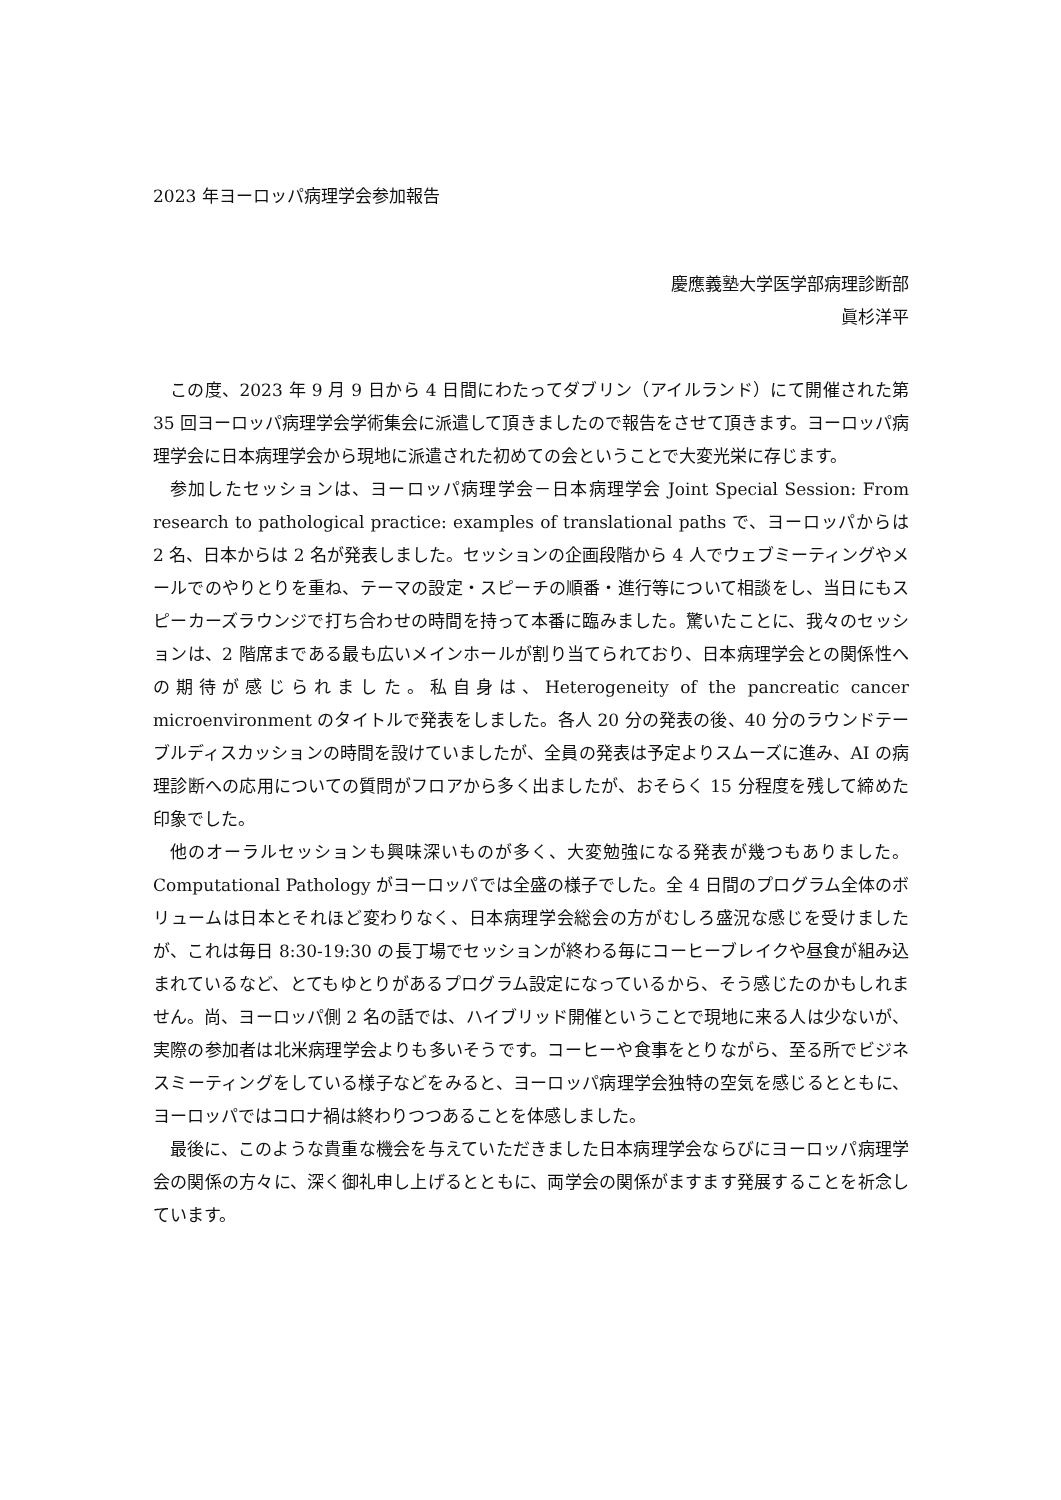2023 年ヨーロッパ病理学会参加報告
慶應義塾大学医学部病理診断部
眞杉洋平
この度、2023 年 9 月 9 日から 4 日間にわたってダブリン（アイルランド）にて開催された第 35 回ヨーロッパ病理学会学術集会に派遣して頂きましたので報告をさせて頂きます。ヨーロッパ病理学会に日本病理学会から現地に派遣された初めての会ということで大変光栄に存じます。
参加したセッションは、ヨーロッパ病理学会－日本病理学会 Joint Special Session: From research to pathological practice: examples of translational paths で、ヨーロッパからは 2 名、日本からは 2 名が発表しました。セッションの企画段階から 4 人でウェブミーティングやメールでのやりとりを重ね、テーマの設定・スピーチの順番・進行等について相談をし、当日にもスピーカーズラウンジで打ち合わせの時間を持って本番に臨みました。驚いたことに、我々のセッションは、2 階席まである最も広いメインホールが割り当てられており、日本病理学会との関係性への期待が感じられました。私自身は、Heterogeneity of the pancreatic cancer microenvironment のタイトルで発表をしました。各人 20 分の発表の後、40 分のラウンドテーブルディスカッションの時間を設けていましたが、全員の発表は予定よりスムーズに進み、AI の病理診断への応用についての質問がフロアから多く出ましたが、おそらく 15 分程度を残して締めた印象でした。
他のオーラルセッションも興味深いものが多く、大変勉強になる発表が幾つもありました。Computational Pathology がヨーロッパでは全盛の様子でした。全 4 日間のプログラム全体のボリュームは日本とそれほど変わりなく、日本病理学会総会の方がむしろ盛況な感じを受けましたが、これは毎日 8:30-19:30 の長丁場でセッションが終わる毎にコーヒーブレイクや昼食が組み込まれているなど、とてもゆとりがあるプログラム設定になっているから、そう感じたのかもしれません。尚、ヨーロッパ側 2 名の話では、ハイブリッド開催ということで現地に来る人は少ないが、実際の参加者は北米病理学会よりも多いそうです。コーヒーや食事をとりながら、至る所でビジネスミーティングをしている様子などをみると、ヨーロッパ病理学会独特の空気を感じるとともに、ヨーロッパではコロナ禍は終わりつつあることを体感しました。
最後に、このような貴重な機会を与えていただきました日本病理学会ならびにヨーロッパ病理学会の関係の方々に、深く御礼申し上げるとともに、両学会の関係がますます発展することを祈念しています。